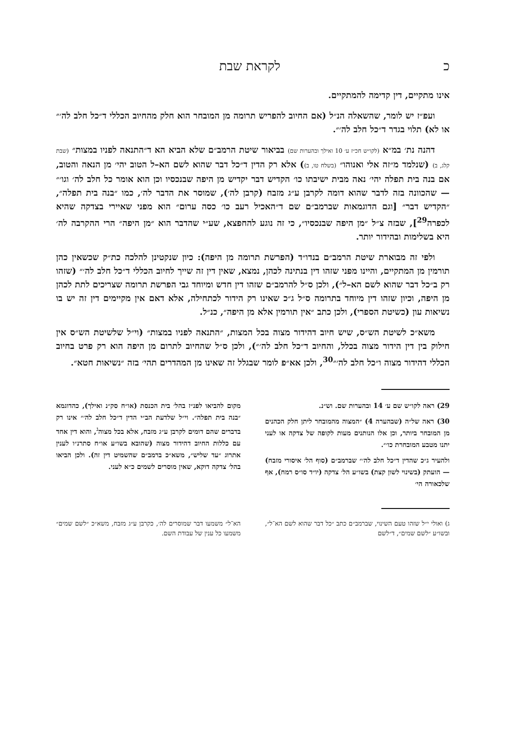כ לקראת שבת
אינו מתקיים, דין קדימה להמתקיים.
ועפ״ז יש לומר, שהשאלה הנ״ל (אם החיוב להפריש תרומה מן המובחר הוא חלק מהחיוב הכללי ד״כל חלב לה׳״ או לא) תלוי בגדר ד״כל חלב לה׳״.
דהנה נת׳ במ״א (לקו״ש חכ״ז ע׳ 10 ואילך ובהערות שם) בביאור שיטת הרמב״ם שלא הביא הא ד״התנאה לפניו במצות״ (שבת קלג, ב) (שנלמד מ״זה אלי ואנוהו״ (בשלח טו, ב)) אלא רק הדין ד״כל דבר שהוא לשם הא–ל הטוב יהי׳ מן הנאה והטוב, אם בנה בית תפלה יהי׳ נאה מבית ישיבתו כו׳ הקדיש דבר יקדיש מן היפה שבנכסיו וכן הוא אומר כל חלב לה׳ וגו׳״ — שהכוונה בזה לדבר שהוא דומה לקרבן ע״ג מזבח (קרבן לה׳), שמוסר את הדבר לה׳, כמו ״בנה בית תפלה״, ״הקדיש דבר״ [וגם הדוגמאות שברמב״ם שם ד״האכיל רעב כו׳ כסה ערום״ הוא מפני שאיירי בצדקה שהיא לכפרה<sup>29</sup>], שבזה צ״ל ״מן היפה שבנכסיו״, כי זה נוגע להחפצא, שע״י שהדבר הוא ״מן היפה״ הרי ההקרבה לה׳ היא בשלימות ובהידור יותר.
ולפי זה מבוארת שיטת הרמב״ם בנדו״ד (הפרשת תרומה מן היפה): כיון שנקטינן להלכה כת״ק שכשאין כהן תורמין מן המתקיים, והיינו מפני שזהו דין בנתינה לכהן, נמצא, שאין דין זה שייך לחיוב הכללי ד״כל חלב לה׳״ (שזהו רק ב״כל דבר שהוא לשם הא–ל״), ולכן ס״ל להרמב״ם שזהו דין חדש ומיוחד גבי הפרשת תרומה שצריכים לתת לכהן מן היפה, וכיון שזהו דין מיוחד בתרומה ס״ל ג״כ שאינו רק הידור לכתחילה, אלא דאם אין מקיימים דין זה יש בו נשיאות עון (כשיטת הספרי), ולכן כתב ״אין תורמין אלא מן היפה״, כנ״ל.
משא״כ לשיטת הש״ס, שיש חיוב דהידור מצוה בכל המצות, ״התנאה לפניו במצות״ (וי״ל שלשיטת הש״ס אין חילוק בין דין הידור מצוה בכלל, והחיוב ד״כל חלב לה׳״), ולכן ס״ל שהחיוב לתרום מן היפה הוא רק פרט בחיוב הכללי דהידור מצוה ו״כל חלב לה׳״<sup>30</sup>, ולכן אא״פ לומר שבגלל זה שאינו מן המהדרים תהי׳ בזה ״נשיאות חטא״.
29) ראה לקו״ש שם ע׳ 14 ובהערות שם. וש״נ.
30) ראה של״ה (שבהערה 4) ״המצוה מהמובחר ליתן חלק הכהנים מן המובחר ביותר, וכן אלו הנותנים מעות לקופה של צדקה או לעני יתנו מטבע המובחרת כו׳״.
ולהעיר ג״כ שהדין ד״כל חלב לה׳״ שברמב״ם (סוף הל׳ איסורי מזבח) — הועתק (בשינוי לשון קצת) בשו״ע הל׳ צדקה (יו״ד סו״ס רמח), אף שלכאורה הי׳
מקום להביאו לפנ״ז בהל׳ בית הכנסת (או״ח סק״נ ואילך), כהדוגמא ״בנה בית תפלה״. וי״ל שלדעת הב״י הדין ד״כל חלב לה׳״ אינו רק בדברים שהם דומים לקרבן ע״ג מזבח, אלא בכל מצוה<sup>ג</sup>, והוא דין אחד עם כללות החיוב דהידור מצוה (שהובא בשו״ע או״ח סתרנ״ו לענין אתרוג ״עד שליש״, משא״כ ברמב״ם שהשמיט דין זה). ולכן הביאו בהל׳ צדקה דוקא, שאין מוסרים לשמים כ״א לעני.
ג) ואולי י״ל שזהו טעם השינוי, שברמב״ם כתב ״כל דבר שהוא לשם הא־ל״, ובשו״ע ״לשם שמים״, ד״לשם
הא־ל״ משמעו דבר שמוסרים לה׳, כקרבן ע״ג מזבח, משא״כ ״לשם שמים״ משמעו כל ענין של עבודת השם.